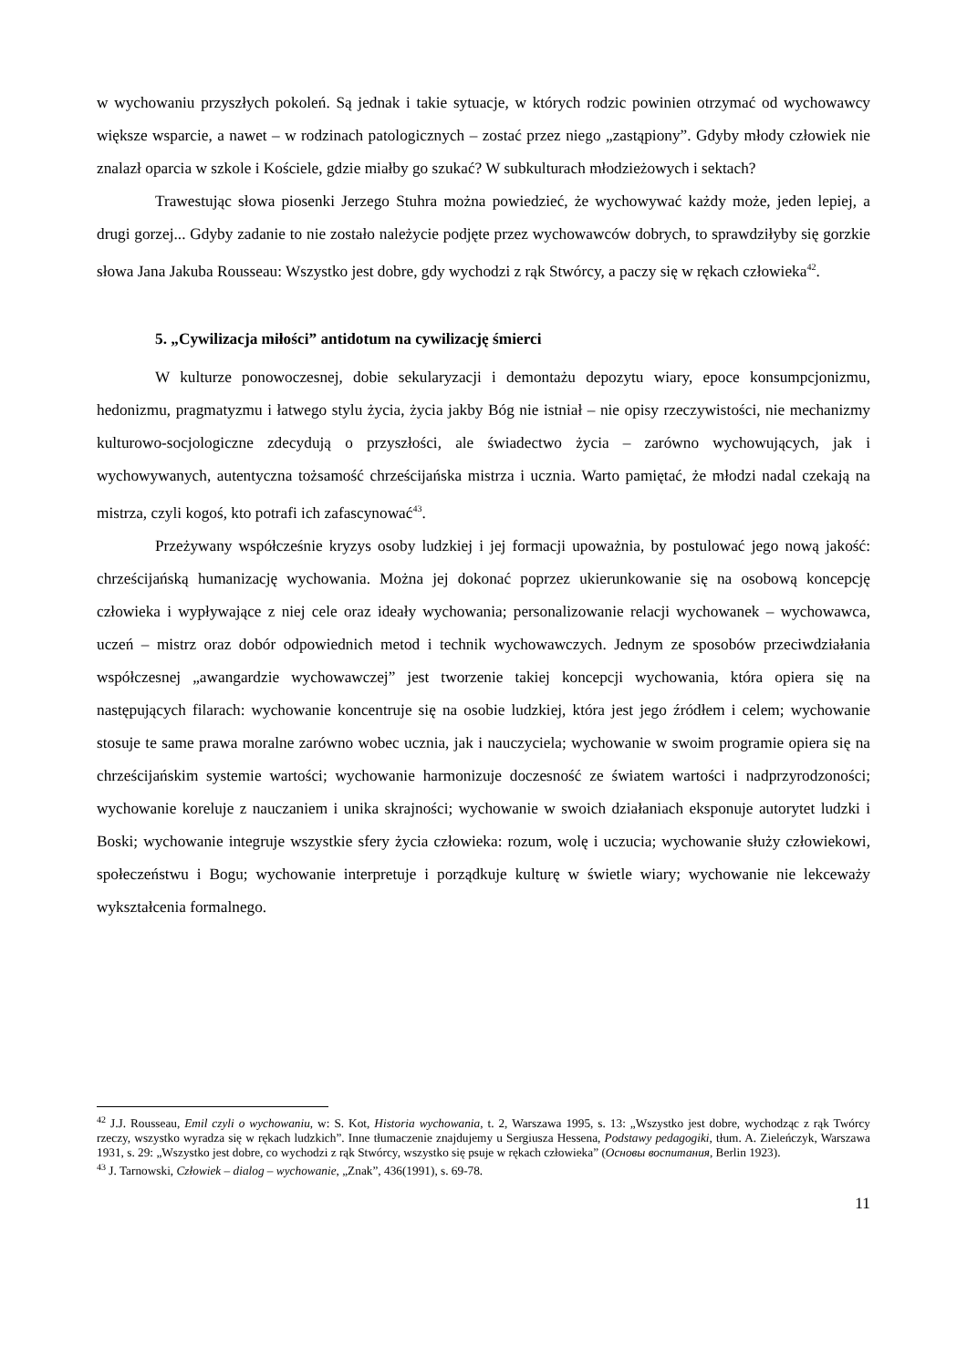w wychowaniu przyszłych pokoleń. Są jednak i takie sytuacje, w których rodzic powinien otrzymać od wychowawcy większe wsparcie, a nawet – w rodzinach patologicznych – zostać przez niego „zastąpiony”. Gdyby młody człowiek nie znalazł oparcia w szkole i Kościele, gdzie miałby go szukać? W subkulturach młodzieżowych i sektach?
Trawestując słowa piosenki Jerzego Stuhra można powiedzieć, że wychowywać każdy może, jeden lepiej, a drugi gorzej... Gdyby zadanie to nie zostało należycie podjęte przez wychowawców dobrych, to sprawdziłyby się gorzkie słowa Jana Jakuba Rousseau: Wszystko jest dobre, gdy wychodzi z rąk Stwórcy, a paczy się w rękach człowieka<sup>42</sup>.
5. „Cywilizacja miłości” antidotum na cywilizację śmierci
W kulturze ponowoczesnej, dobie sekularyzacji i demontażu depozytu wiary, epoce konsumpcjonizmu, hedonizmu, pragmatyzmu i łatwego stylu życia, życia jakby Bóg nie istniał – nie opisy rzeczywistości, nie mechanizmy kulturowo-socjologiczne zdecydują o przyszłości, ale świadectwo życia – zarówno wychowujących, jak i wychowywanych, autentyczna tożsamość chrześcijańska mistrza i ucznia. Warto pamiętać, że młodzi nadal czekają na mistrza, czyli kogoś, kto potrafi ich zafascynować<sup>43</sup>.
Przeżywany współcześnie kryzys osoby ludzkiej i jej formacji upoważnia, by postulować jego nową jakość: chrześcijańską humanizację wychowania. Można jej dokonać poprzez ukierunkowanie się na osobową koncepcję człowieka i wypływające z niej cele oraz ideały wychowania; personalizowanie relacji wychowanek – wychowawca, uczeń – mistrz oraz dobór odpowiednich metod i technik wychowawczych. Jednym ze sposobów przeciwdziałania współczesnej „awangardzie wychowawczej” jest tworzenie takiej koncepcji wychowania, która opiera się na następujących filarach: wychowanie koncentruje się na osobie ludzkiej, która jest jego źródłem i celem; wychowanie stosuje te same prawa moralne zarówno wobec ucznia, jak i nauczyciela; wychowanie w swoim programie opiera się na chrześcijańskim systemie wartości; wychowanie harmonizuje doczesność ze światem wartości i nadprzyrodzoności; wychowanie koreluje z nauczaniem i unika skrajności; wychowanie w swoich działaniach eksponuje autorytet ludzki i Boski; wychowanie integruje wszystkie sfery życia człowieka: rozum, wolę i uczucia; wychowanie służy człowiekowi, społeczeństwu i Bogu; wychowanie interpretuje i porządkuje kulturę w świetle wiary; wychowanie nie lekceważy wykształcenia formalnego.
<sup>42</sup> J.J. Rousseau, Emil czyli o wychowaniu, w: S. Kot, Historia wychowania, t. 2, Warszawa 1995, s. 13: „Wszystko jest dobre, wychodząc z rąk Twórcy rzeczy, wszystko wyradza się w rękach ludzkich”. Inne tłumaczenie znajdujemy u Sergiusza Hessena, Podstawy pedagogiki, tłum. A. Zieleńczyk, Warszawa 1931, s. 29: „Wszystko jest dobre, co wychodzi z rąk Stwórcy, wszystko się psuje w rękach człowieka” (Основы воспитания, Berlin 1923).
<sup>43</sup> J. Tarnowski, Człowiek – dialog – wychowanie, „Znak”, 436(1991), s. 69-78.
11